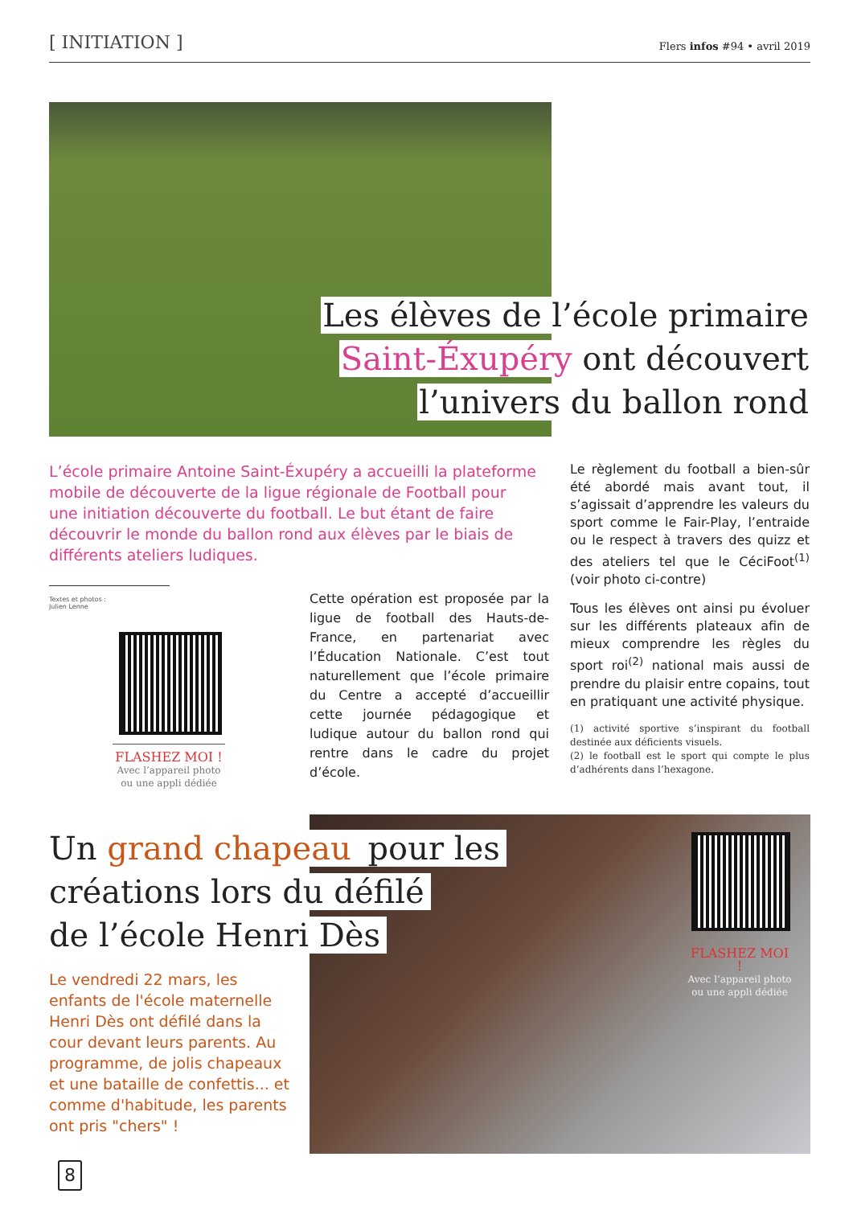[ INITIATION ]
Flers infos #94 • avril 2019
Les élèves de l’école primaire
Saint-Éxupéry ont découvert
l’univers du ballon rond
L’école primaire Antoine Saint-Éxupéry a accueilli la plateforme mobile de découverte de la ligue régionale de Football pour une initiation découverte du football. Le but étant de faire découvrir le monde du ballon rond aux élèves par le biais de différents ateliers ludiques.
Textes et photos :
Julien Lenne
FLASHEZ MOI !
Avec l’appareil photo
ou une appli dédiée
Cette opération est proposée par la ligue de football des Hauts-de-France, en partenariat avec l’Éducation Nationale. C’est tout naturellement que l’école primaire du Centre a accepté d’accueillir cette journée pédagogique et ludique autour du ballon rond qui rentre dans le cadre du projet d’école.
Le règlement du football a bien-sûr été abordé mais avant tout, il s’agissait d’apprendre les valeurs du sport comme le Fair-Play, l’entraide ou le respect à travers des quizz et des ateliers tel que le CéciFoot<sup>(1)</sup> (voir photo ci-contre)
Tous les élèves ont ainsi pu évoluer sur les différents plateaux afin de mieux comprendre les règles du sport roi<sup>(2)</sup> national mais aussi de prendre du plaisir entre copains, tout en pratiquant une activité physique.
(1) activité sportive s’inspirant du football destinée aux déficients visuels.
(2) le football est le sport qui compte le plus d’adhérents dans l’hexagone.
FLASHEZ MOI !
Avec l’appareil photo
ou une appli dédiée
Un grand chapeau pour les
créations lors du défilé
de l’école Henri Dès
Le vendredi 22 mars, les enfants de l'école maternelle Henri Dès ont défilé dans la cour devant leurs parents. Au programme, de jolis chapeaux et une bataille de confettis... et comme d'habitude, les parents ont pris "chers" !
8